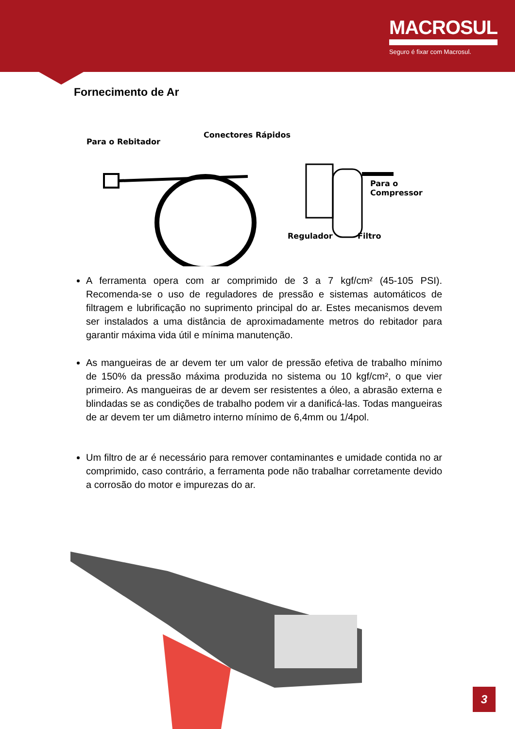MACROSUL
Seguro é fixar com Macrosul.
Fornecimento de Ar
Para o Rebitador
Conectores Rápidos
Para o Compressor
Regulador Filtro
A ferramenta opera com ar comprimido de 3 a 7 kgf/cm² (45-105 PSI). Recomenda-se o uso de reguladores de pressão e sistemas automáticos de filtragem e lubrificação no suprimento principal do ar. Estes mecanismos devem ser instalados a uma distância de aproximadamente metros do rebitador para garantir máxima vida útil e mínima manutenção.
As mangueiras de ar devem ter um valor de pressão efetiva de trabalho mínimo de 150% da pressão máxima produzida no sistema ou 10 kgf/cm², o que vier primeiro. As mangueiras de ar devem ser resistentes a óleo, a abrasão externa e blindadas se as condições de trabalho podem vir a danificá-las. Todas mangueiras de ar devem ter um diâmetro interno mínimo de 6,4mm ou 1/4pol.
Um filtro de ar é necessário para remover contaminantes e umidade contida no ar comprimido, caso contrário, a ferramenta pode não trabalhar corretamente devido a corrosão do motor e impurezas do ar.
3